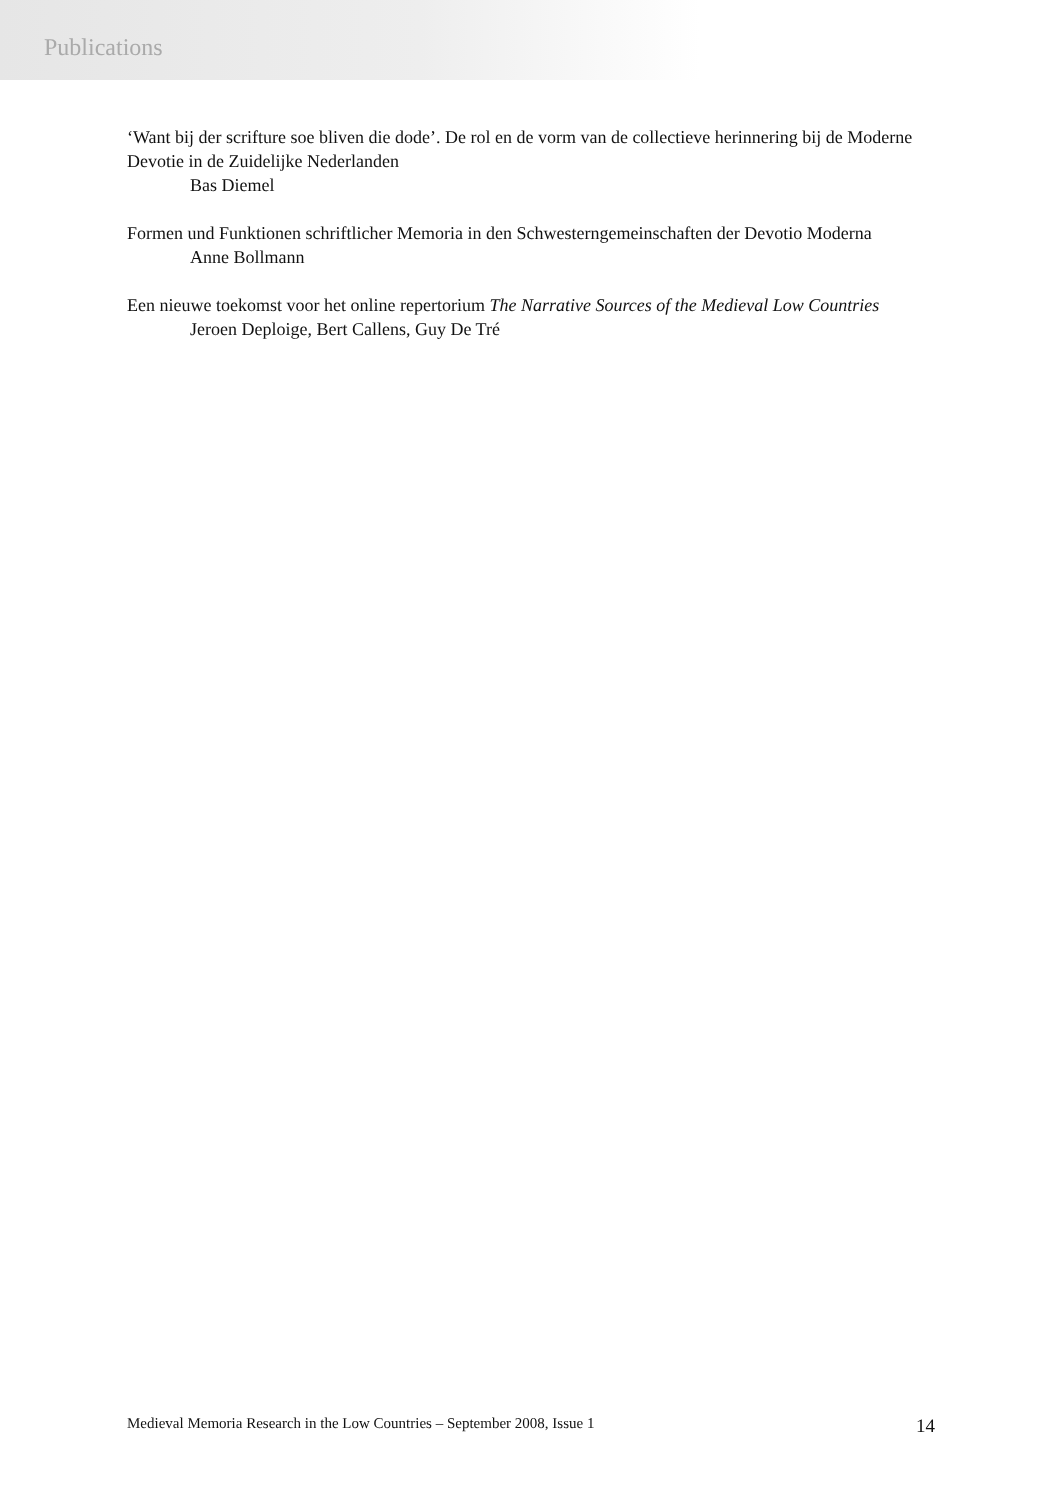Publications
‘Want bij der scrifture soe bliven die dode’. De rol en de vorm van de collectieve herinnering bij de Moderne Devotie in de Zuidelijke Nederlanden
Bas Diemel
Formen und Funktionen schriftlicher Memoria in den Schwesterngemeinschaften der Devotio Moderna
Anne Bollmann
Een nieuwe toekomst voor het online repertorium The Narrative Sources of the Medieval Low Countries
Jeroen Deploige, Bert Callens, Guy De Tré
Medieval Memoria Research in the Low Countries – September 2008, Issue 1 14